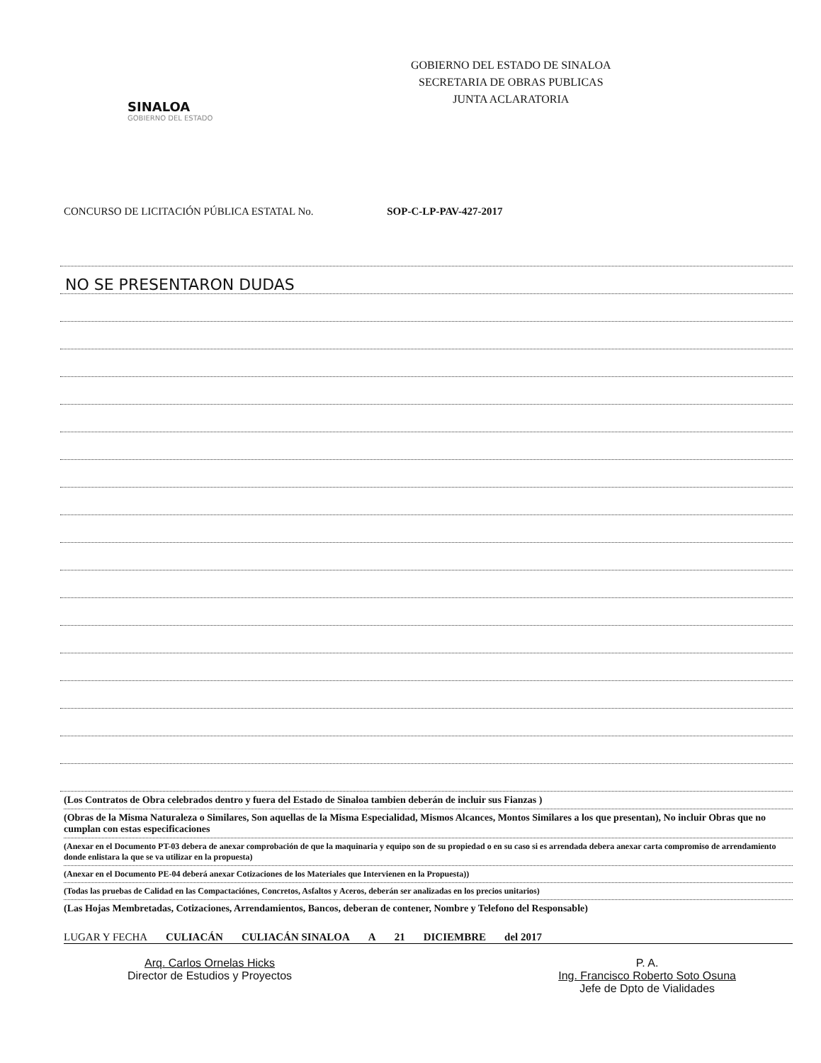SINALOA
GOBIERNO DEL ESTADO
GOBIERNO DEL ESTADO DE SINALOA
SECRETARIA DE OBRAS PUBLICAS
JUNTA ACLARATORIA
CONCURSO DE LICITACIÓN PÚBLICA ESTATAL No. SOP-C-LP-PAV-427-2017
NO SE PRESENTARON DUDAS
(Los Contratos de Obra celebrados dentro y fuera del Estado de Sinaloa tambien deberán de incluir sus Fianzas )
(Obras de la Misma Naturaleza o Similares, Son aquellas de la Misma Especialidad, Mismos Alcances, Montos Similares a los que presentan), No incluir Obras que no cumplan con estas especificaciones
(Anexar en el Documento PT-03 debera de anexar comprobación de que la maquinaria y equipo son de su propiedad o en su caso si es arrendada debera anexar carta compromiso de arrendamiento donde enlistara la que se va utilizar en la propuesta)
(Anexar en el Documento PE-04 deberá anexar Cotizaciones de los Materiales que Intervienen en la Propuesta))
(Todas las pruebas de Calidad en las Compactaciónes, Concretos, Asfaltos y Aceros, deberán ser analizadas en los precios unitarios)
(Las Hojas Membretadas, Cotizaciones, Arrendamientos, Bancos, deberan de contener, Nombre y Telefono del Responsable)
LUGAR Y FECHA CULIACÁN CULIACÁN SINALOA A 21 DICIEMBRE del 2017
Arq. Carlos Ornelas Hicks
Director de Estudios y Proyectos
P. A.
Ing. Francisco Roberto Soto Osuna
Jefe de Dpto de Vialidades